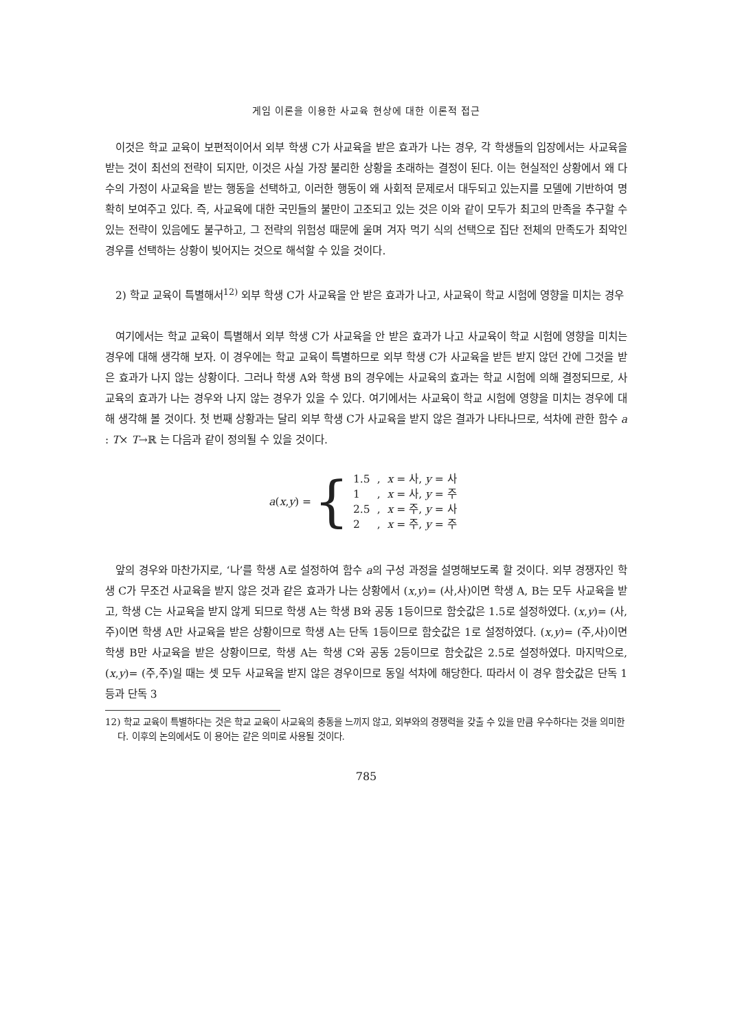게임 이론을 이용한 사교육 현상에 대한 이론적 접근
이것은 학교 교육이 보편적이어서 외부 학생 C가 사교육을 받은 효과가 나는 경우, 각 학생들의 입장에서는 사교육을 받는 것이 최선의 전략이 되지만, 이것은 사실 가장 불리한 상황을 초래하는 결정이 된다. 이는 현실적인 상황에서 왜 다수의 가정이 사교육을 받는 행동을 선택하고, 이러한 행동이 왜 사회적 문제로서 대두되고 있는지를 모델에 기반하여 명확히 보여주고 있다. 즉, 사교육에 대한 국민들의 불만이 고조되고 있는 것은 이와 같이 모두가 최고의 만족을 추구할 수 있는 전략이 있음에도 불구하고, 그 전략의 위험성 때문에 울며 겨자 먹기 식의 선택으로 집단 전체의 만족도가 최악인 경우를 선택하는 상황이 빚어지는 것으로 해석할 수 있을 것이다.
2) 학교 교육이 특별해서<sup>12)</sup> 외부 학생 C가 사교육을 안 받은 효과가 나고, 사교육이 학교 시험에 영향을 미치는 경우
여기에서는 학교 교육이 특별해서 외부 학생 C가 사교육을 안 받은 효과가 나고 사교육이 학교 시험에 영향을 미치는 경우에 대해 생각해 보자. 이 경우에는 학교 교육이 특별하므로 외부 학생 C가 사교육을 받든 받지 않던 간에 그것을 받은 효과가 나지 않는 상황이다. 그러나 학생 A와 학생 B의 경우에는 사교육의 효과는 학교 시험에 의해 결정되므로, 사교육의 효과가 나는 경우와 나지 않는 경우가 있을 수 있다. 여기에서는 사교육이 학교 시험에 영향을 미치는 경우에 대해 생각해 볼 것이다. 첫 번째 상황과는 달리 외부 학생 C가 사교육을 받지 않은 결과가 나타나므로, 석차에 관한 함수 a : T× T→ℝ 는 다음과 같이 정의될 수 있을 것이다.
a(x,y) = {
| 1.5 | , | x = 사, y = 사 |
| 1 | , | x = 사, y = 주 |
| 2.5 | , | x = 주, y = 사 |
| 2 | , | x = 주, y = 주 |
앞의 경우와 마찬가지로, ‘나’를 학생 A로 설정하여 함수 a의 구성 과정을 설명해보도록 할 것이다. 외부 경쟁자인 학생 C가 무조건 사교육을 받지 않은 것과 같은 효과가 나는 상황에서 (x,y)= (사,사)이면 학생 A, B는 모두 사교육을 받고, 학생 C는 사교육을 받지 않게 되므로 학생 A는 학생 B와 공동 1등이므로 함숫값은 1.5로 설정하였다. (x,y)= (사,주)이면 학생 A만 사교육을 받은 상황이므로 학생 A는 단독 1등이므로 함숫값은 1로 설정하였다. (x,y)= (주,사)이면 학생 B만 사교육을 받은 상황이므로, 학생 A는 학생 C와 공동 2등이므로 함숫값은 2.5로 설정하였다. 마지막으로, (x,y)= (주,주)일 때는 셋 모두 사교육을 받지 않은 경우이므로 동일 석차에 해당한다. 따라서 이 경우 함숫값은 단독 1등과 단독 3
12) 학교 교육이 특별하다는 것은 학교 교육이 사교육의 충동을 느끼지 않고, 외부와의 경쟁력을 갖출 수 있을 만큼 우수하다는 것을 의미한다. 이후의 논의에서도 이 용어는 같은 의미로 사용될 것이다.
785